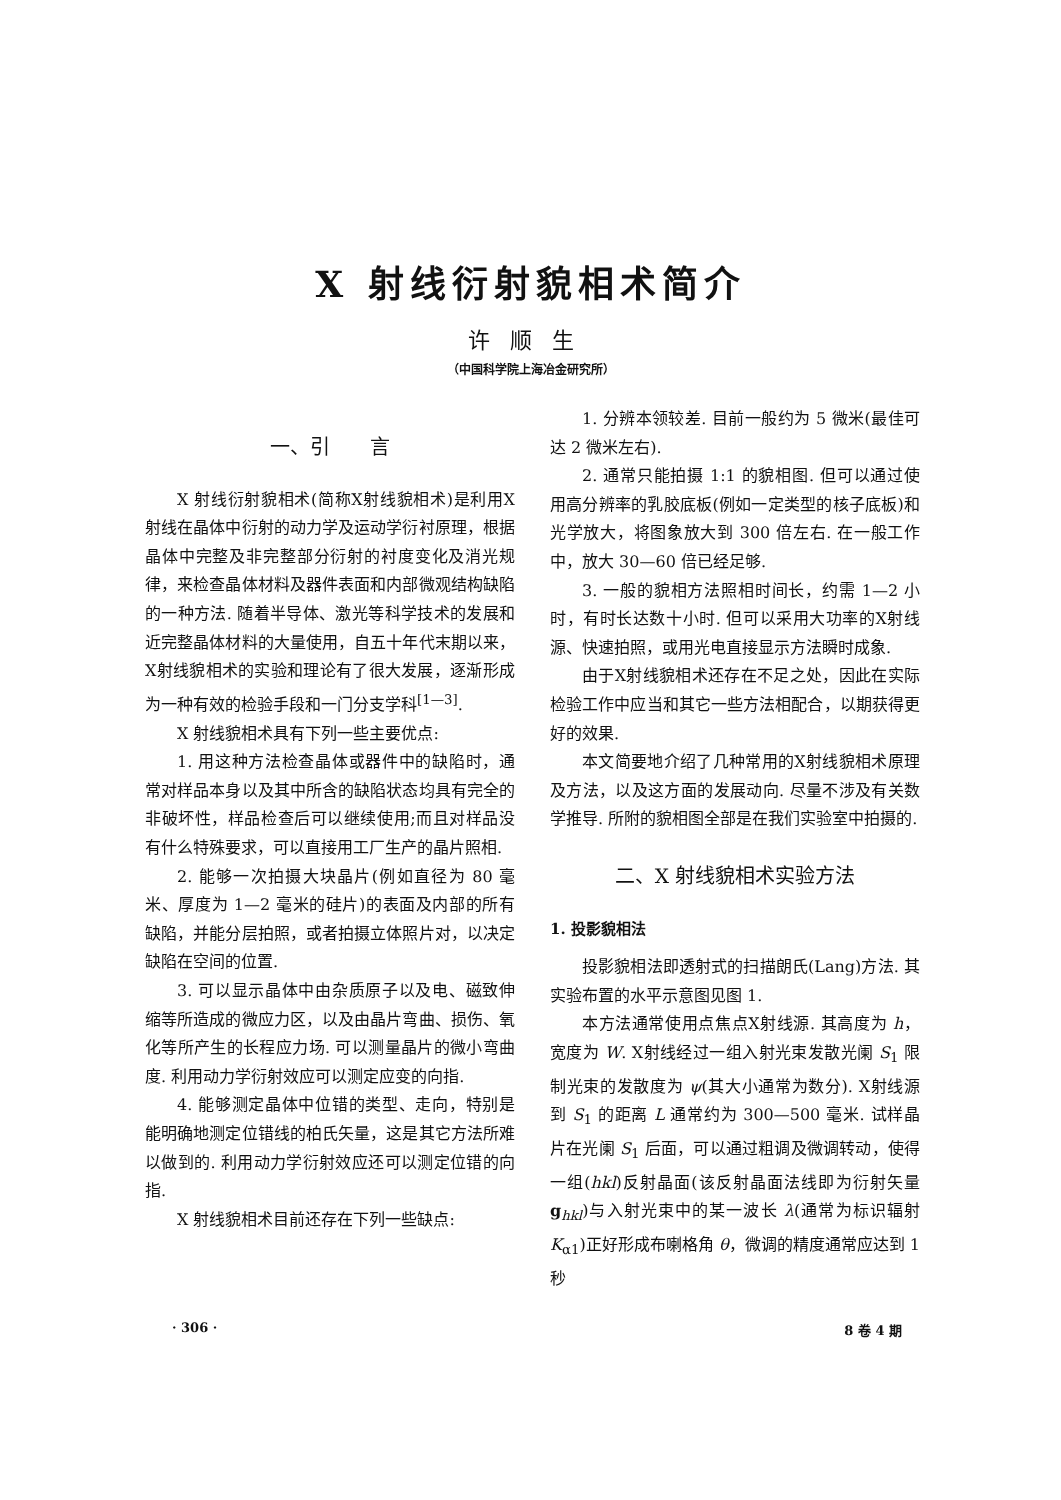X 射线衍射貌相术简介
许顺生
（中国科学院上海冶金研究所）
一、引　　言
X 射线衍射貌相术(简称X射线貌相术)是利用X射线在晶体中衍射的动力学及运动学衍衬原理，根据晶体中完整及非完整部分衍射的衬度变化及消光规律，来检查晶体材料及器件表面和内部微观结构缺陷的一种方法. 随着半导体、激光等科学技术的发展和近完整晶体材料的大量使用，自五十年代末期以来，X射线貌相术的实验和理论有了很大发展，逐渐形成为一种有效的检验手段和一门分支学科<sup>[1—3]</sup>.
X 射线貌相术具有下列一些主要优点:
1. 用这种方法检查晶体或器件中的缺陷时，通常对样品本身以及其中所含的缺陷状态均具有完全的非破坏性，样品检查后可以继续使用;而且对样品没有什么特殊要求，可以直接用工厂生产的晶片照相.
2. 能够一次拍摄大块晶片(例如直径为 80 毫米、厚度为 1—2 毫米的硅片)的表面及内部的所有缺陷，并能分层拍照，或者拍摄立体照片对，以决定缺陷在空间的位置.
3. 可以显示晶体中由杂质原子以及电、磁致伸缩等所造成的微应力区，以及由晶片弯曲、损伤、氧化等所产生的长程应力场. 可以测量晶片的微小弯曲度. 利用动力学衍射效应可以测定应变的向指.
4. 能够测定晶体中位错的类型、走向，特别是能明确地测定位错线的柏氏矢量，这是其它方法所难以做到的. 利用动力学衍射效应还可以测定位错的向指.
X 射线貌相术目前还存在下列一些缺点:
1. 分辨本领较差. 目前一般约为 5 微米(最佳可达 2 微米左右).
2. 通常只能拍摄 1:1 的貌相图. 但可以通过使用高分辨率的乳胶底板(例如一定类型的核子底板)和光学放大，将图象放大到 300 倍左右. 在一般工作中，放大 30—60 倍已经足够.
3. 一般的貌相方法照相时间长，约需 1—2 小时，有时长达数十小时. 但可以采用大功率的X射线源、快速拍照，或用光电直接显示方法瞬时成象.
由于X射线貌相术还存在不足之处，因此在实际检验工作中应当和其它一些方法相配合，以期获得更好的效果.
本文简要地介绍了几种常用的X射线貌相术原理及方法，以及这方面的发展动向. 尽量不涉及有关数学推导. 所附的貌相图全部是在我们实验室中拍摄的.
二、X 射线貌相术实验方法
1. 投影貌相法
投影貌相法即透射式的扫描朗氏(Lang)方法. 其实验布置的水平示意图见图 1.
本方法通常使用点焦点X射线源. 其高度为 h，宽度为 W. X射线经过一组入射光束发散光阑 S<sub>1</sub> 限制光束的发散度为 ψ(其大小通常为数分). X射线源到 S<sub>1</sub> 的距离 L 通常约为 300—500 毫米. 试样晶片在光阑 S<sub>1</sub> 后面，可以通过粗调及微调转动，使得一组(hkl)反射晶面(该反射晶面法线即为衍射矢量 g<sub>hkl</sub>)与入射光束中的某一波长 λ(通常为标识辐射 K<sub>α1</sub>)正好形成布喇格角 θ，微调的精度通常应达到 1 秒
· 306 · 8 卷 4 期